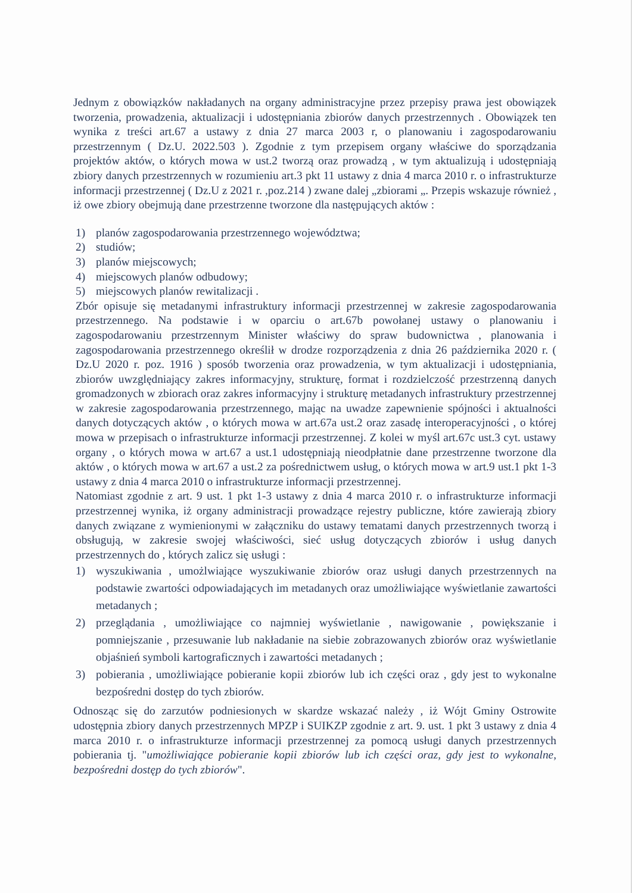Jednym z obowiązków nakładanych na organy administracyjne przez przepisy prawa jest obowiązek tworzenia, prowadzenia, aktualizacji i udostępniania zbiorów danych przestrzennych . Obowiązek ten wynika z treści art.67 a ustawy z dnia 27 marca 2003 r, o planowaniu i zagospodarowaniu przestrzennym ( Dz.U. 2022.503 ). Zgodnie z tym przepisem organy właściwe do sporządzania projektów aktów, o których mowa w ust.2 tworzą oraz prowadzą , w tym aktualizują i udostępniają zbiory danych przestrzennych w rozumieniu art.3 pkt 11 ustawy z dnia 4 marca 2010 r. o infrastrukturze informacji przestrzennej ( Dz.U z 2021 r. ,poz.214 ) zwane dalej „zbiorami „. Przepis wskazuje również , iż owe zbiory obejmują dane przestrzenne tworzone dla następujących aktów :
1) planów zagospodarowania przestrzennego województwa;
2) studiów;
3) planów miejscowych;
4) miejscowych planów odbudowy;
5) miejscowych planów rewitalizacji .
Zbór opisuje się metadanymi infrastruktury informacji przestrzennej w zakresie zagospodarowania przestrzennego. Na podstawie i w oparciu o art.67b powołanej ustawy o planowaniu i zagospodarowaniu przestrzennym Minister właściwy do spraw budownictwa , planowania i zagospodarowania przestrzennego określił w drodze rozporządzenia z dnia 26 października 2020 r. ( Dz.U 2020 r. poz. 1916 ) sposób tworzenia oraz prowadzenia, w tym aktualizacji i udostępniania, zbiorów uwzględniający zakres informacyjny, strukturę, format i rozdzielczość przestrzenną danych gromadzonych w zbiorach oraz zakres informacyjny i strukturę metadanych infrastruktury przestrzennej w zakresie zagospodarowania przestrzennego, mając na uwadze zapewnienie spójności i aktualności danych dotyczących aktów , o których mowa w art.67a ust.2 oraz zasadę interoperacyjności , o której mowa w przepisach o infrastrukturze informacji przestrzennej. Z kolei w myśl art.67c ust.3 cyt. ustawy organy , o których mowa w art.67 a ust.1 udostępniają nieodpłatnie dane przestrzenne tworzone dla aktów , o których mowa w art.67 a ust.2 za pośrednictwem usług, o których mowa w art.9 ust.1 pkt 1-3 ustawy z dnia 4 marca 2010 o infrastrukturze informacji przestrzennej.
Natomiast zgodnie z art. 9 ust. 1 pkt 1-3 ustawy z dnia 4 marca 2010 r. o infrastrukturze informacji przestrzennej wynika, iż organy administracji prowadzące rejestry publiczne, które zawierają zbiory danych związane z wymienionymi w załączniku do ustawy tematami danych przestrzennych tworzą i obsługują, w zakresie swojej właściwości, sieć usług dotyczących zbiorów i usług danych przestrzennych do , których zalicz się usługi :
1) wyszukiwania , umożlwiające wyszukiwanie zbiorów oraz usługi danych przestrzennych na podstawie zwartości odpowiadających im metadanych oraz umożliwiające wyświetlanie zawartości metadanych ;
2) przeglądania , umożliwiające co najmniej wyświetlanie , nawigowanie , powiększanie i pomniejszanie , przesuwanie lub nakładanie na siebie zobrazowanych zbiorów oraz wyświetlanie objaśnień symboli kartograficznych i zawartości metadanych ;
3) pobierania , umożliwiające pobieranie kopii zbiorów lub ich części oraz , gdy jest to wykonalne bezpośredni dostęp do tych zbiorów.
Odnosząc się do zarzutów podniesionych w skardze wskazać należy , iż Wójt Gminy Ostrowite udostępnia zbiory danych przestrzennych MPZP i SUIKZP zgodnie z art. 9. ust. 1 pkt 3 ustawy z dnia 4 marca 2010 r. o infrastrukturze informacji przestrzennej za pomocą usługi danych przestrzennych pobierania tj. "umożliwiające pobieranie kopii zbiorów lub ich części oraz, gdy jest to wykonalne, bezpośredni dostęp do tych zbiorów".